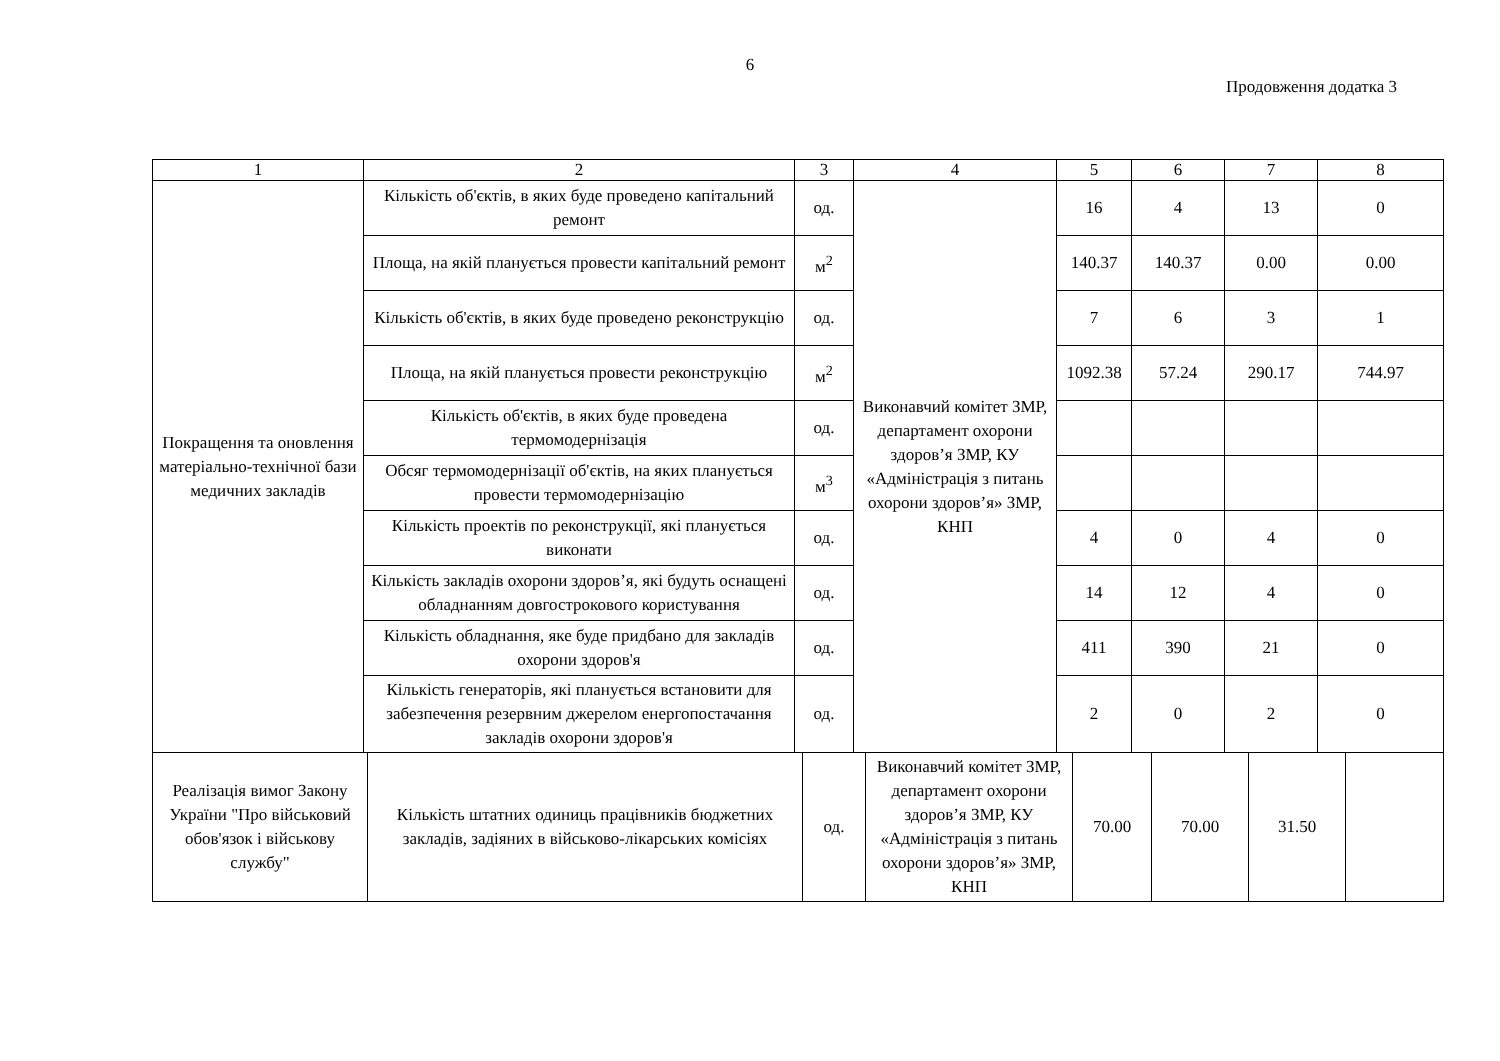6
Продовження додатка 3
| 1 | 2 | 3 | 4 | 5 | 6 | 7 | 8 |
| Покращення та оновлення матеріально-технічної бази медичних закладів | Кількість об'єктів, в яких буде проведено капітальний ремонт | од. | Виконавчий комітет ЗМР, департамент охорони здоров’я ЗМР, КУ «Адміністрація з питань охорони здоров’я» ЗМР, КНП | 16 | 4 | 13 | 0 |
| | Площа, на якій планується провести капітальний ремонт | м<sup>2</sup> | | 140.37 | 140.37 | 0.00 | 0.00 |
| | Кількість об'єктів, в яких буде проведено реконструкцію | од. | | 7 | 6 | 3 | 1 |
| | Площа, на якій планується провести реконструкцію | м<sup>2</sup> | | 1092.38 | 57.24 | 290.17 | 744.97 |
| | Кількість об'єктів, в яких буде проведена термомодернізація | од. | | | | | |
| | Обсяг термомодернізації об'єктів, на яких планується провести термомодернізацію | м<sup>3</sup> | | | | | |
| | Кількість проектів по реконструкції, які планується виконати | од. | | 4 | 0 | 4 | 0 |
| | Кількість закладів охорони здоров’я, які будуть оснащені обладнанням довгострокового користування | од. | | 14 | 12 | 4 | 0 |
| | Кількість обладнання, яке буде придбано для закладів охорони здоров'я | од. | | 411 | 390 | 21 | 0 |
| | Кількість генераторів, які планується встановити для забезпечення резервним джерелом енергопостачання закладів охорони здоров'я | од. | | 2 | 0 | 2 | 0 |
| Реалізація вимог Закону України "Про військовий обов'язок і військову службу" | Кількість штатних одиниць працівників бюджетних закладів, задіяних в військово-лікарських комісіях | од. | Виконавчий комітет ЗМР, департамент охорони здоров’я ЗМР, КУ «Адміністрація з питань охорони здоров’я» ЗМР, КНП | 70.00 | 70.00 | 31.50 | |